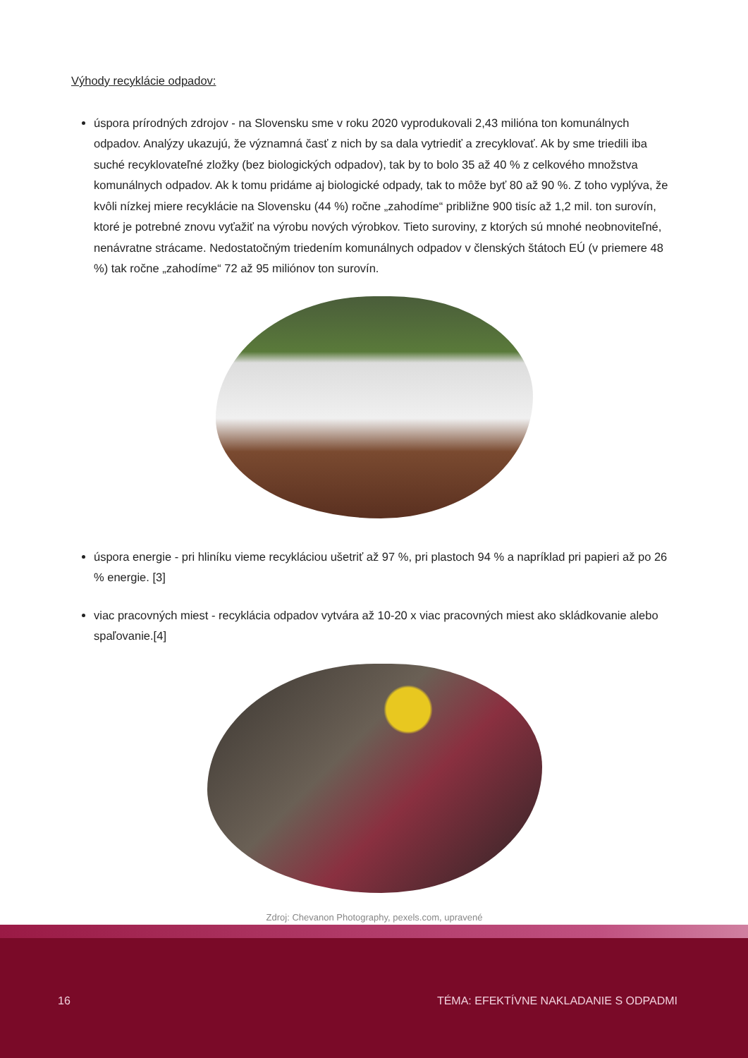Výhody recyklácie odpadov:
úspora prírodných zdrojov - na Slovensku sme v roku 2020 vyprodukovali 2,43 milióna ton komunálnych odpadov. Analýzy ukazujú, že významná časť z nich by sa dala vytriediť a zrecyklovať. Ak by sme triedili iba suché recyklovateľné zložky (bez biologických odpadov), tak by to bolo 35 až 40 % z celkového množstva komunálnych odpadov. Ak k tomu pridáme aj biologické odpady, tak to môže byť 80 až 90 %. Z toho vyplý­va, že kvôli nízkej miere recyklácie na Slovensku (44 %) ročne „zahodíme“ približne 900 tisíc až 1,2 mil. ton surovín, ktoré je potrebné znovu vyťažiť na výrobu nových výrobkov. Tieto suroviny, z ktorých sú mnohé neobnoviteľné, nenávratne strácame. Nedostatočným triedením komunálnych odpadov v členských štá­toch EÚ (v priemere 48 %) tak ročne „zahodíme“ 72 až 95 miliónov ton surovín.
úspora energie - pri hliníku vieme recykláciou ušetriť až 97 %, pri plastoch 94 % a napríklad pri papieri až po 26 % energie. [3]
viac pracovných miest - recyklácia odpadov vytvára až 10-20 x viac pracovných miest ako skládkovanie alebo spaľovanie.[4]
Zdroj: Chevanon Photography, pexels.com, upravené
16 TÉMA: EFEKTÍVNE NAKLADANIE S ODPADMI